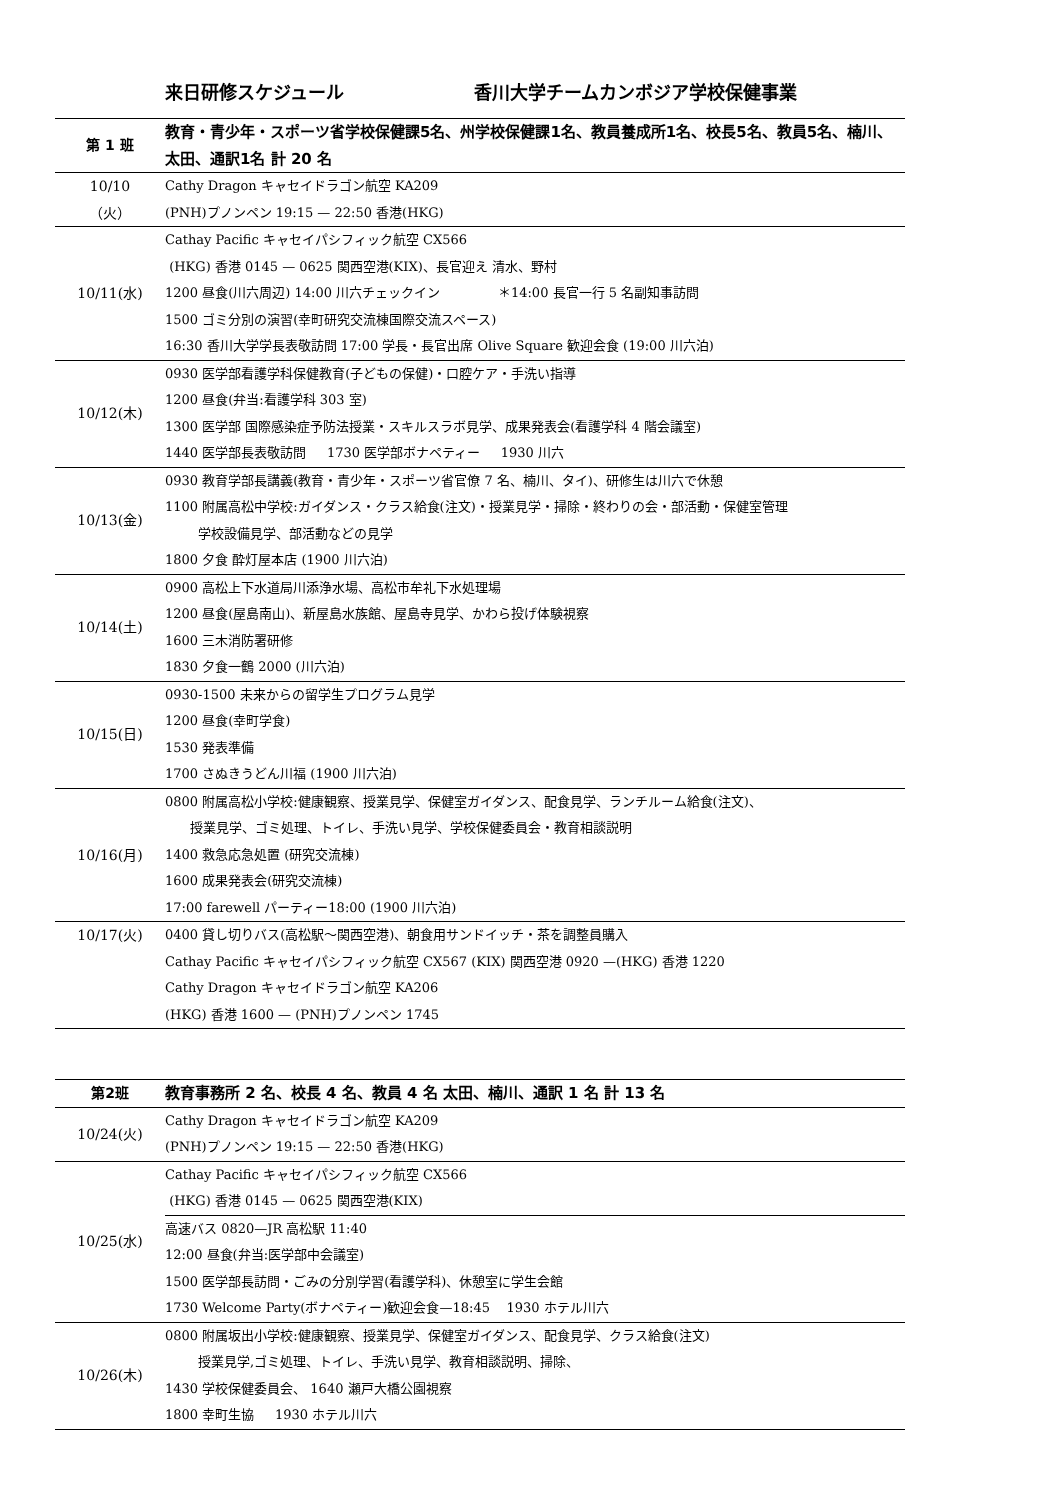来日研修スケジュール 香川大学チームカンボジア学校保健事業
| 第 1 班 | 教育・青少年・スポーツ省学校保健課5名、州学校保健課1名、教員養成所1名、校長5名、教員5名、楠川、太田、通訳1名 計 20 名 |
| 10/10 （火） | Cathy Dragon キャセイドラゴン航空 KA209 (PNH)プノンペン 19:15 — 22:50 香港(HKG) |
| 10/11(水) | Cathay Pacific キャセイパシフィック航空 CX566 (HKG) 香港 0145 — 0625 関西空港(KIX)、長官迎え 清水、野村 1200 昼食(川六周辺) 14:00 川六チェックイン ＊14:00 長官一行 5 名副知事訪問 1500 ゴミ分別の演習(幸町研究交流棟国際交流スペース) 16:30 香川大学学長表敬訪問 17:00 学長・長官出席 Olive Square 歓迎会食 (19:00 川六泊) |
| 10/12(木) | 0930 医学部看護学科保健教育(子どもの保健)・口腔ケア・手洗い指導 1200 昼食(弁当:看護学科 303 室) 1300 医学部 国際感染症予防法授業・スキルスラボ見学、成果発表会(看護学科 4 階会議室) 1440 医学部長表敬訪問 1730 医学部ボナペティー 1930 川六 |
| 10/13(金) | 0930 教育学部長講義(教育・青少年・スポーツ省官僚 7 名、楠川、タイ)、研修生は川六で休憩 1100 附属高松中学校:ガイダンス・クラス給食(注文)・授業見学・掃除・終わりの会・部活動・保健室管理 学校設備見学、部活動などの見学 1800 夕食 酔灯屋本店 (1900 川六泊) |
| 10/14(土) | 0900 高松上下水道局川添浄水場、高松市牟礼下水処理場 1200 昼食(屋島南山)、新屋島水族館、屋島寺見学、かわら投げ体験視察 1600 三木消防署研修 1830 夕食一鶴 2000 (川六泊) |
| 10/15(日) | 0930-1500 未来からの留学生プログラム見学 1200 昼食(幸町学食) 1530 発表準備 1700 さぬきうどん川福 (1900 川六泊) |
| 10/16(月) | 0800 附属高松小学校:健康観察、授業見学、保健室ガイダンス、配食見学、ランチルーム給食(注文)、 授業見学、ゴミ処理、トイレ、手洗い見学、学校保健委員会・教育相談説明 1400 救急応急処置 (研究交流棟) 1600 成果発表会(研究交流棟) 17:00 farewell パーティー18:00 (1900 川六泊) |
| 10/17(火) | 0400 貸し切りバス(高松駅〜関西空港)、朝食用サンドイッチ・茶を調整員購入 Cathay Pacific キャセイパシフィック航空 CX567 (KIX) 関西空港 0920 —(HKG) 香港 1220 Cathy Dragon キャセイドラゴン航空 KA206 (HKG) 香港 1600 — (PNH)プノンペン 1745 |
| 第2班 | 教育事務所 2 名、校長 4 名、教員 4 名 太田、楠川、通訳 1 名 計 13 名 |
| 10/24(火) | Cathy Dragon キャセイドラゴン航空 KA209 (PNH)プノンペン 19:15 — 22:50 香港(HKG) |
| 10/25(水) | Cathay Pacific キャセイパシフィック航空 CX566 (HKG) 香港 0145 — 0625 関西空港(KIX) 高速バス 0820—JR 高松駅 11:40 12:00 昼食(弁当:医学部中会議室) 1500 医学部長訪問・ごみの分別学習(看護学科)、休憩室に学生会館 1730 Welcome Party(ボナペティー)歓迎会食—18:45 1930 ホテル川六 |
| 10/26(木) | 0800 附属坂出小学校:健康観察、授業見学、保健室ガイダンス、配食見学、クラス給食(注文) 授業見学,ゴミ処理、トイレ、手洗い見学、教育相談説明、掃除、 1430 学校保健委員会、 1640 瀬戸大橋公園視察 1800 幸町生協 1930 ホテル川六 |